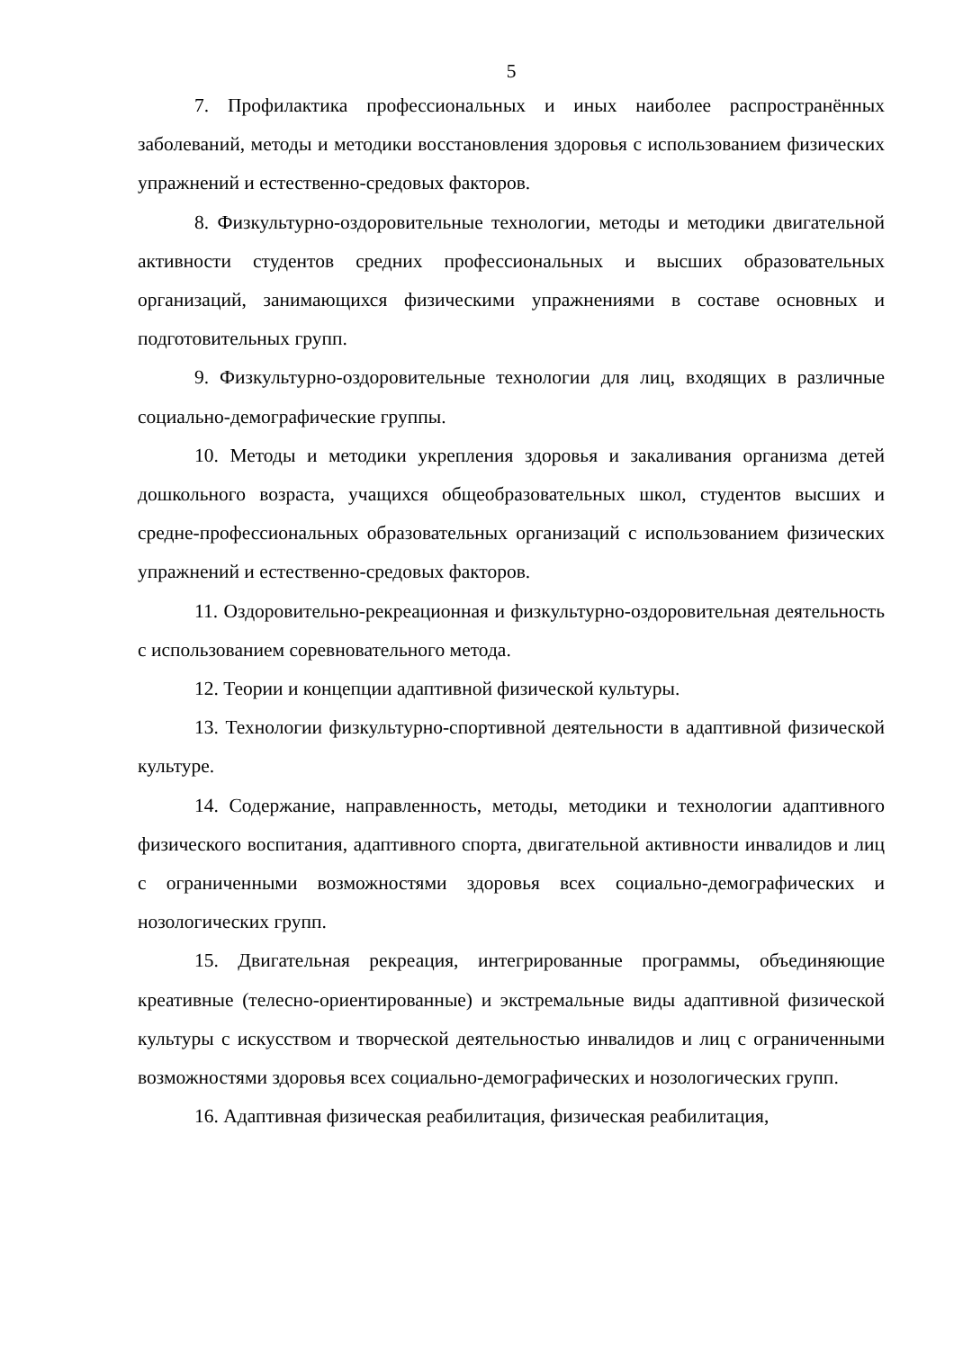5
7. Профилактика профессиональных и иных наиболее распространённых заболеваний, методы и методики восстановления здоровья с использованием физических упражнений и естественно-средовых факторов.
8. Физкультурно-оздоровительные технологии, методы и методики двигательной активности студентов средних профессиональных и высших образовательных организаций, занимающихся физическими упражнениями в составе основных и подготовительных групп.
9. Физкультурно-оздоровительные технологии для лиц, входящих в различные социально-демографические группы.
10. Методы и методики укрепления здоровья и закаливания организма детей дошкольного возраста, учащихся общеобразовательных школ, студентов высших и средне-профессиональных образовательных организаций с использованием физических упражнений и естественно-средовых факторов.
11. Оздоровительно-рекреационная и физкультурно-оздоровительная деятельность с использованием соревновательного метода.
12. Теории и концепции адаптивной физической культуры.
13. Технологии физкультурно-спортивной деятельности в адаптивной физической культуре.
14. Содержание, направленность, методы, методики и технологии адаптивного физического воспитания, адаптивного спорта, двигательной активности инвалидов и лиц с ограниченными возможностями здоровья всех социально-демографических и нозологических групп.
15. Двигательная рекреация, интегрированные программы, объединяющие креативные (телесно-ориентированные) и экстремальные виды адаптивной физической культуры с искусством и творческой деятельностью инвалидов и лиц с ограниченными возможностями здоровья всех социально-демографических и нозологических групп.
16. Адаптивная физическая реабилитация, физическая реабилитация,